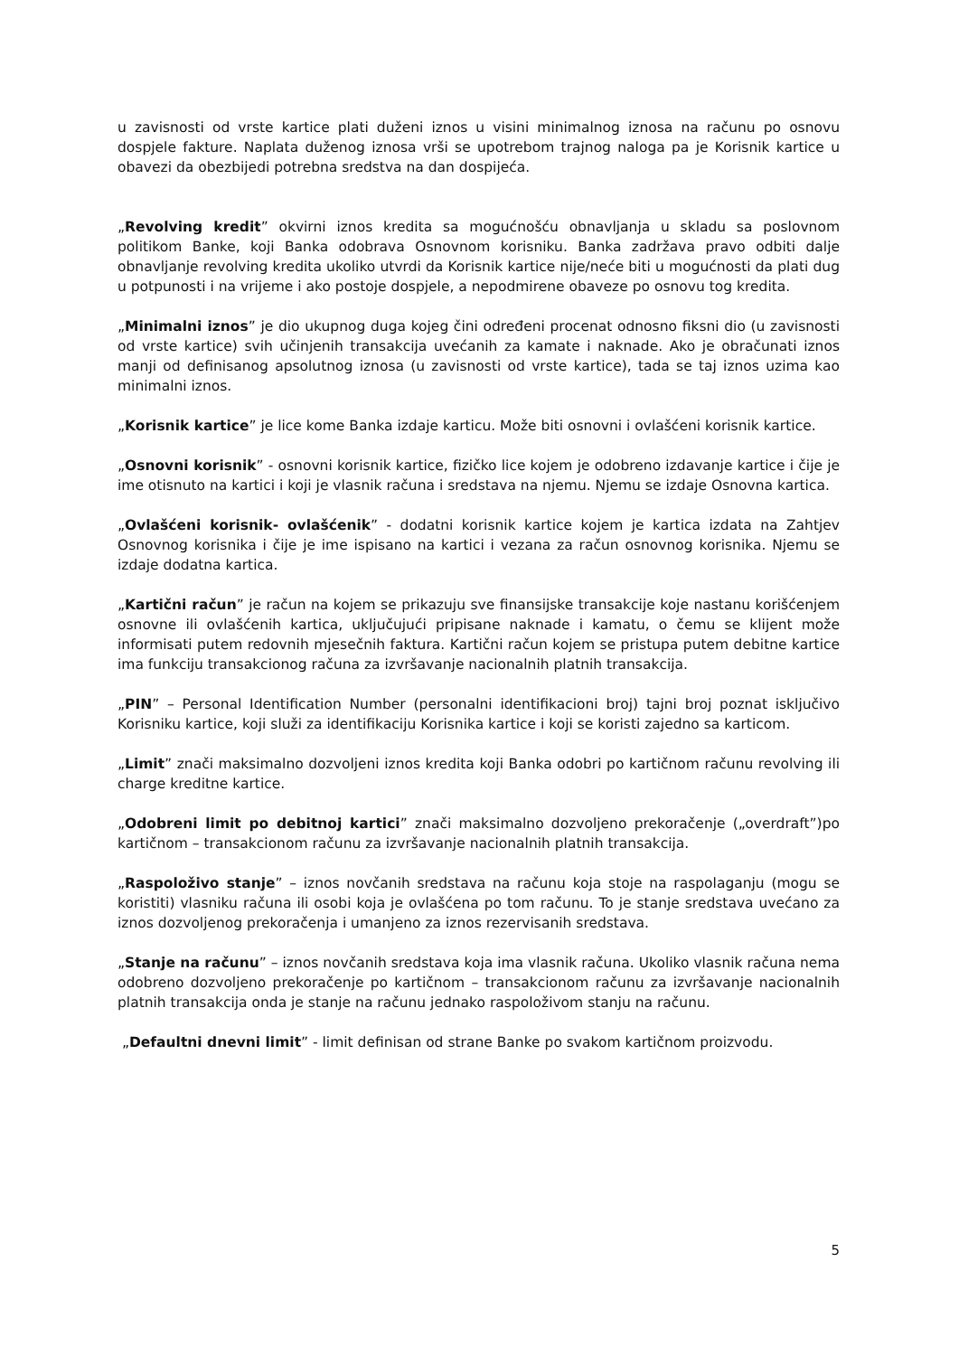u zavisnosti od vrste kartice plati duženi iznos u visini minimalnog iznosa na računu po osnovu dospjele fakture. Naplata duženog iznosa vrši se upotrebom trajnog naloga pa je Korisnik kartice u obavezi da obezbijedi potrebna sredstva na dan dospijeća.
„Revolving kredit” okvirni iznos kredita sa mogućnošću obnavljanja u skladu sa poslovnom politikom Banke, koji Banka odobrava Osnovnom korisniku. Banka zadržava pravo odbiti dalje obnavljanje revolving kredita ukoliko utvrdi da Korisnik kartice nije/neće biti u mogućnosti da plati dug u potpunosti i na vrijeme i ako postoje dospjele, a nepodmirene obaveze po osnovu tog kredita.
„Minimalni iznos” je dio ukupnog duga kojeg čini određeni procenat odnosno fiksni dio (u zavisnosti od vrste kartice) svih učinjenih transakcija uvećanih za kamate i naknade. Ako je obračunati iznos manji od definisanog apsolutnog iznosa (u zavisnosti od vrste kartice), tada se taj iznos uzima kao minimalni iznos.
„Korisnik kartice” je lice kome Banka izdaje karticu. Može biti osnovni i ovlašćeni korisnik kartice.
„Osnovni korisnik” - osnovni korisnik kartice, fizičko lice kojem je odobreno izdavanje kartice i čije je ime otisnuto na kartici i koji je vlasnik računa i sredstava na njemu. Njemu se izdaje Osnovna kartica.
„Ovlašćeni korisnik- ovlašćenik” - dodatni korisnik kartice kojem je kartica izdata na Zahtjev Osnovnog korisnika i čije je ime ispisano na kartici i vezana za račun osnovnog korisnika. Njemu se izdaje dodatna kartica.
„Kartični račun” je račun na kojem se prikazuju sve finansijske transakcije koje nastanu korišćenjem osnovne ili ovlašćenih kartica, uključujući pripisane naknade i kamatu, o čemu se klijent može informisati putem redovnih mjesečnih faktura. Kartični račun kojem se pristupa putem debitne kartice ima funkciju transakcionog računa za izvršavanje nacionalnih platnih transakcija.
„PIN” – Personal Identification Number (personalni identifikacioni broj) tajni broj poznat isključivo Korisniku kartice, koji služi za identifikaciju Korisnika kartice i koji se koristi zajedno sa karticom.
„Limit” znači maksimalno dozvoljeni iznos kredita koji Banka odobri po kartičnom računu revolving ili charge kreditne kartice.
„Odobreni limit po debitnoj kartici” znači maksimalno dozvoljeno prekoračenje („overdraft”)po kartičnom – transakcionom računu za izvršavanje nacionalnih platnih transakcija.
„Raspoloživo stanje” – iznos novčanih sredstava na računu koja stoje na raspolaganju (mogu se koristiti) vlasniku računa ili osobi koja je ovlašćena po tom računu. To je stanje sredstava uvećano za iznos dozvoljenog prekoračenja i umanjeno za iznos rezervisanih sredstava.
„Stanje na računu” – iznos novčanih sredstava koja ima vlasnik računa. Ukoliko vlasnik računa nema odobreno dozvoljeno prekoračenje po kartičnom – transakcionom računu za izvršavanje nacionalnih platnih transakcija onda je stanje na računu jednako raspoloživom stanju na računu.
„Defaultni dnevni limit” - limit definisan od strane Banke po svakom kartičnom proizvodu.
5